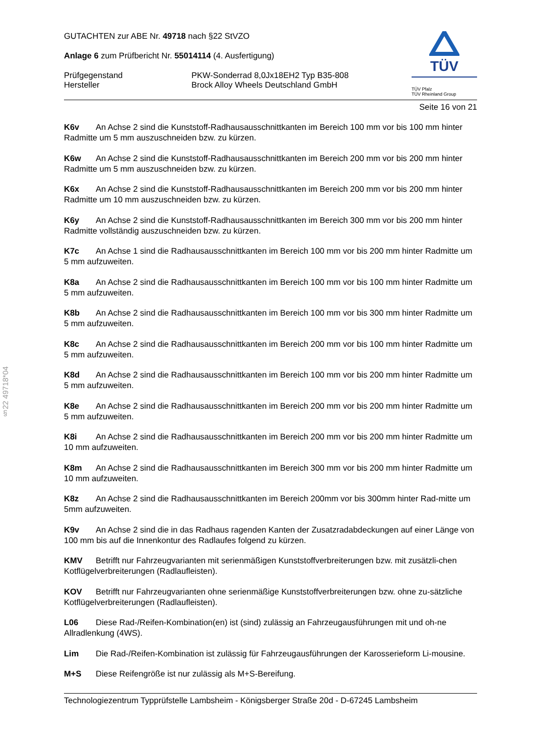§22 49718*04
TÜV
TÜV Pfalz
TÜV Rheinland Group
GUTACHTEN zur ABE Nr. 49718 nach §22 StVZO
Anlage 6 zum Prüfbericht Nr. 55014114 (4. Ausfertigung)
Prüfgegenstand PKW-Sonderrad 8,0Jx18EH2 Typ B35-808
Hersteller Brock Alloy Wheels Deutschland GmbH
Seite 16 von 21
K6v An Achse 2 sind die Kunststoff-Radhausausschnittkanten im Bereich 100 mm vor bis 100 mm hinter Radmitte um 5 mm auszuschneiden bzw. zu kürzen.
K6w An Achse 2 sind die Kunststoff-Radhausausschnittkanten im Bereich 200 mm vor bis 200 mm hinter Radmitte um 5 mm auszuschneiden bzw. zu kürzen.
K6x An Achse 2 sind die Kunststoff-Radhausausschnittkanten im Bereich 200 mm vor bis 200 mm hinter Radmitte um 10 mm auszuschneiden bzw. zu kürzen.
K6y An Achse 2 sind die Kunststoff-Radhausausschnittkanten im Bereich 300 mm vor bis 200 mm hinter Radmitte vollständig auszuschneiden bzw. zu kürzen.
K7c An Achse 1 sind die Radhausausschnittkanten im Bereich 100 mm vor bis 200 mm hinter Radmitte um 5 mm aufzuweiten.
K8a An Achse 2 sind die Radhausausschnittkanten im Bereich 100 mm vor bis 100 mm hinter Radmitte um 5 mm aufzuweiten.
K8b An Achse 2 sind die Radhausausschnittkanten im Bereich 100 mm vor bis 300 mm hinter Radmitte um 5 mm aufzuweiten.
K8c An Achse 2 sind die Radhausausschnittkanten im Bereich 200 mm vor bis 100 mm hinter Radmitte um 5 mm aufzuweiten.
K8d An Achse 2 sind die Radhausausschnittkanten im Bereich 100 mm vor bis 200 mm hinter Radmitte um 5 mm aufzuweiten.
K8e An Achse 2 sind die Radhausausschnittkanten im Bereich 200 mm vor bis 200 mm hinter Radmitte um 5 mm aufzuweiten.
K8i An Achse 2 sind die Radhausausschnittkanten im Bereich 200 mm vor bis 200 mm hinter Radmitte um 10 mm aufzuweiten.
K8m An Achse 2 sind die Radhausausschnittkanten im Bereich 300 mm vor bis 200 mm hinter Radmitte um 10 mm aufzuweiten.
K8z An Achse 2 sind die Radhausausschnittkanten im Bereich 200mm vor bis 300mm hinter Rad-mitte um 5mm aufzuweiten.
K9v An Achse 2 sind die in das Radhaus ragenden Kanten der Zusatzradabdeckungen auf einer Länge von 100 mm bis auf die Innenkontur des Radlaufes folgend zu kürzen.
KMV Betrifft nur Fahrzeugvarianten mit serienmäßigen Kunststoffverbreiterungen bzw. mit zusätzli-chen Kotflügelverbreiterungen (Radlaufleisten).
KOV Betrifft nur Fahrzeugvarianten ohne serienmäßige Kunststoffverbreiterungen bzw. ohne zu-sätzliche Kotflügelverbreiterungen (Radlaufleisten).
L06 Diese Rad-/Reifen-Kombination(en) ist (sind) zulässig an Fahrzeugausführungen mit und oh-ne Allradlenkung (4WS).
Lim Die Rad-/Reifen-Kombination ist zulässig für Fahrzeugausführungen der Karosserieform Li-mousine.
M+S Diese Reifengröße ist nur zulässig als M+S-Bereifung.
Technologiezentrum Typprüfstelle Lambsheim - Königsberger Straße 20d - D-67245 Lambsheim